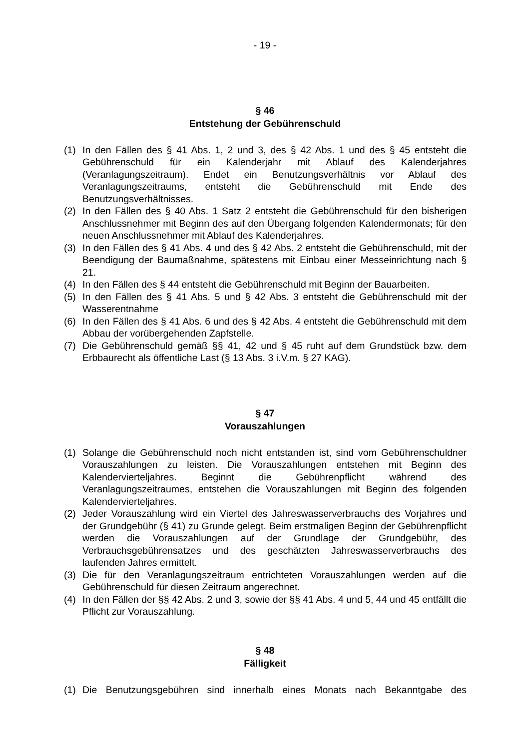- 19 -
§ 46
Entstehung der Gebührenschuld
(1) In den Fällen des § 41 Abs. 1, 2 und 3, des § 42 Abs. 1 und des § 45 entsteht die Gebührenschuld für ein Kalenderjahr mit Ablauf des Kalenderjahres (Veranlagungszeitraum). Endet ein Benutzungsverhältnis vor Ablauf des Veranlagungszeitraums, entsteht die Gebührenschuld mit Ende des Benutzungsverhältnisses.
(2) In den Fällen des § 40 Abs. 1 Satz 2 entsteht die Gebührenschuld für den bisherigen Anschlussnehmer mit Beginn des auf den Übergang folgenden Kalendermonats; für den neuen Anschlussnehmer mit Ablauf des Kalenderjahres.
(3) In den Fällen des § 41 Abs. 4 und des § 42 Abs. 2 entsteht die Gebührenschuld, mit der Beendigung der Baumaßnahme, spätestens mit Einbau einer Messeinrichtung nach § 21.
(4) In den Fällen des § 44 entsteht die Gebührenschuld mit Beginn der Bauarbeiten.
(5) In den Fällen des § 41 Abs. 5 und § 42 Abs. 3 entsteht die Gebührenschuld mit der Wasserentnahme
(6) In den Fällen des § 41 Abs. 6 und des § 42 Abs. 4 entsteht die Gebührenschuld mit dem Abbau der vorübergehenden Zapfstelle.
(7) Die Gebührenschuld gemäß §§ 41, 42 und § 45 ruht auf dem Grundstück bzw. dem Erbbaurecht als öffentliche Last (§ 13 Abs. 3 i.V.m. § 27 KAG).
§ 47
Vorauszahlungen
(1) Solange die Gebührenschuld noch nicht entstanden ist, sind vom Gebührenschuldner Vorauszahlungen zu leisten. Die Vorauszahlungen entstehen mit Beginn des Kalendervierteljahres. Beginnt die Gebührenpflicht während des Veranlagungszeitraumes, entstehen die Vorauszahlungen mit Beginn des folgenden Kalendervierteljahres.
(2) Jeder Vorauszahlung wird ein Viertel des Jahreswasserverbrauchs des Vorjahres und der Grundgebühr (§ 41) zu Grunde gelegt. Beim erstmaligen Beginn der Gebührenpflicht werden die Vorauszahlungen auf der Grundlage der Grundgebühr, des Verbrauchsgebührensatzes und des geschätzten Jahreswasserverbrauchs des laufenden Jahres ermittelt.
(3) Die für den Veranlagungszeitraum entrichteten Vorauszahlungen werden auf die Gebührenschuld für diesen Zeitraum angerechnet.
(4) In den Fällen der §§ 42 Abs. 2 und 3, sowie der §§ 41 Abs. 4 und 5, 44 und 45 entfällt die Pflicht zur Vorauszahlung.
§ 48
Fälligkeit
(1) Die Benutzungsgebühren sind innerhalb eines Monats nach Bekanntgabe des